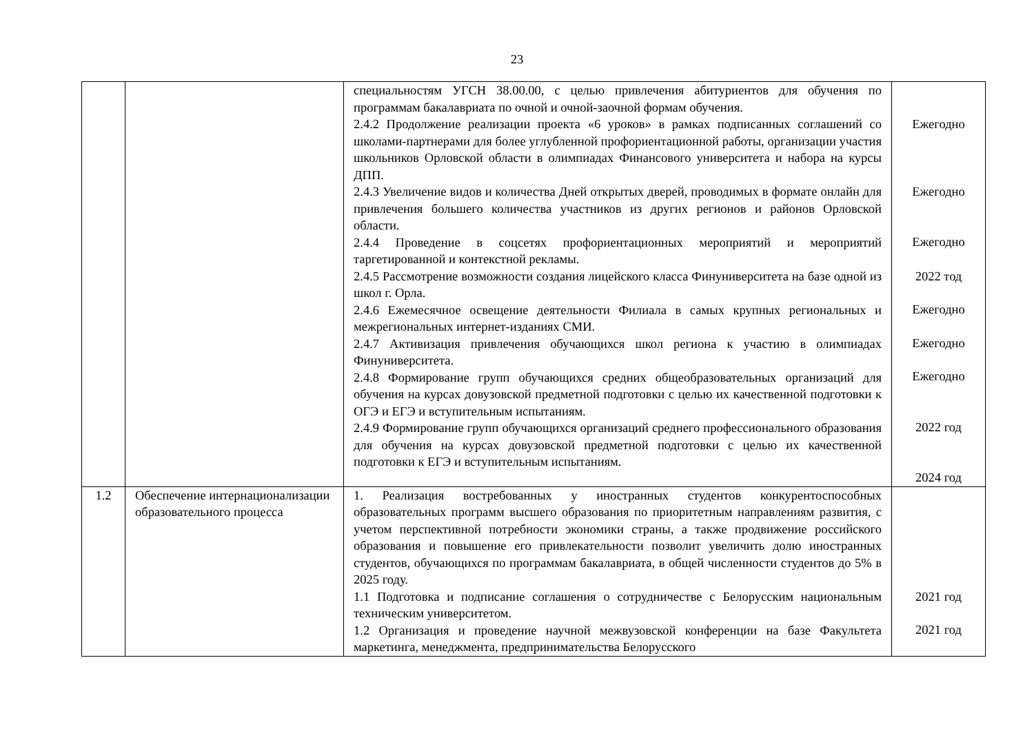23
| | | специальностям УГСН 38.00.00, с целью привлечения абитуриентов для обучения по программам бакалавриата по очной и очной-заочной формам обучения. 2.4.2 Продолжение реализации проекта «6 уроков» в рамках подписанных соглашений со школами-партнерами для более углубленной профориентационной работы, организации участия школьников Орловской области в олимпиадах Финансового университета и набора на курсы ДПП. 2.4.3 Увеличение видов и количества Дней открытых дверей, проводимых в формате онлайн для привлечения большего количества участников из других регионов и районов Орловской области. 2.4.4 Проведение в соцсетях профориентационных мероприятий и мероприятий таргетированной и контекстной рекламы. 2.4.5 Рассмотрение возможности создания лицейского класса Финуниверситета на базе одной из школ г. Орла. 2.4.6 Ежемесячное освещение деятельности Филиала в самых крупных региональных и межрегиональных интернет-изданиях СМИ. 2.4.7 Активизация привлечения обучающихся школ региона к участию в олимпиадах Финуниверситета. 2.4.8 Формирование групп обучающихся средних общеобразовательных организаций для обучения на курсах довузовской предметной подготовки с целью их качественной подготовки к ОГЭ и ЕГЭ и вступительным испытаниям. 2.4.9 Формирование групп обучающихся организаций среднего профессионального образования для обучения на курсах довузовской предметной подготовки с целью их качественной подготовки к ЕГЭ и вступительным испытаниям. | Ежегодно Ежегодно Ежегодно 2022 тод Ежегодно Ежегодно Ежегодно 2022 год 2024 год |
| 1.2 | Обеспечение интернационализации образовательного процесса | 1. Реализация востребованных у иностранных студентов конкурентоспособных образовательных программ высшего образования по приоритетным направлениям развития, с учетом перспективной потребности экономики страны, а также продвижение российского образования и повышение его привлекательности позволит увеличить долю иностранных студентов, обучающихся по программам бакалавриата, в общей численности студентов до 5% в 2025 году. 1.1 Подготовка и подписание соглашения о сотрудничестве с Белорусским национальным техническим университетом. 1.2 Организация и проведение научной межвузовской конференции на базе Факультета маркетинга, менеджмента, предпринимательства Белорусского | 2021 год 2021 год |